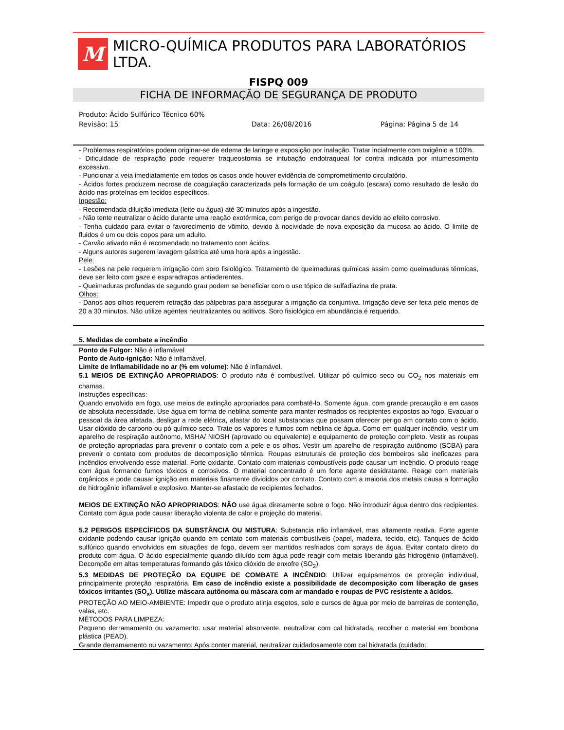M
MICRO-QUÍMICA PRODUTOS PARA LABORATÓRIOS LTDA.
FISPQ 009
FICHA DE INFORMAÇÃO DE SEGURANÇA DE PRODUTO
Produto: Ácido Sulfúrico Técnico 60%
Revisão: 15 Data: 26/08/2016 Página: Página 5 de 14
- Problemas respiratórios podem originar-se de edema de laringe e exposição por inalação. Tratar incialmente com oxigênio a 100%.
- Dificuldade de respiração pode requerer traqueostomia se intubação endotraqueal for contra indicada por intumescimento excessivo.
- Puncionar a veia imediatamente em todos os casos onde houver evidência de comprometimento circulatório.
- Ácidos fortes produzem necrose de coagulação caracterizada pela formação de um coágulo (escara) como resultado de lesão do ácido nas proteínas em tecidos específicos.
Ingestão:
- Recomendada diluição imediata (leite ou água) até 30 minutos após a ingestão.
- Não tente neutralizar o ácido durante uma reação exotérmica, com perigo de provocar danos devido ao efeito corrosivo.
- Tenha cuidado para evitar o favorecimento de vômito, devido à nocividade de nova exposição da mucosa ao ácido. O limite de fluidos é um ou dois copos para um adulto.
- Carvão ativado não é recomendado no tratamento com ácidos.
- Alguns autores sugerem lavagem gástrica até uma hora após a ingestão.
Pele:
- Lesões na pele requerem irrigação com soro fisiológico. Tratamento de queimaduras químicas assim como queimaduras térmicas, deve ser feito com gaze e esparadrapos antiaderentes.
- Queimaduras profundas de segundo grau podem se beneficiar com o uso tópico de sulfadiazina de prata.
Olhos:
- Danos aos olhos requerem retração das pálpebras para assegurar a irrigação da conjuntiva. Irrigação deve ser feita pelo menos de 20 a 30 minutos. Não utilize agentes neutralizantes ou aditivos. Soro fisiológico em abundância é requerido.
5. Medidas de combate a incêndio
Ponto de Fulgor: Não é inflamável
Ponto de Auto-ignição: Não é inflamável.
Limite de Inflamabilidade no ar (% em volume): Não é inflamável.
5.1 MEIOS DE EXTINÇÂO APROPRIADOS: O produto não é combustível. Utilizar pó químico seco ou CO<sub>2</sub> nos materiais em chamas.
Instruções específicas:
Quando envolvido em fogo, use meios de extinção apropriados para combatê-lo. Somente água, com grande precaução e em casos de absoluta necessidade. Use água em forma de neblina somente para manter resfriados os recipientes expostos ao fogo. Evacuar o pessoal da área afetada, desligar a rede elétrica, afastar do local substancias que possam oferecer perigo em contato com o ácido. Usar dióxido de carbono ou pó químico seco. Trate os vapores e fumos com neblina de água. Como em qualquer incêndio, vestir um aparelho de respiração autônomo, MSHA/ NIOSH (aprovado ou equivalente) e equipamento de proteção completo. Vestir as roupas de proteção apropriadas para prevenir o contato com a pele e os olhos. Vestir um aparelho de respiração autônomo (SCBA) para prevenir o contato com produtos de decomposição térmica. Roupas estruturais de proteção dos bombeiros são ineficazes para incêndios envolvendo esse material. Forte oxidante. Contato com materiais combustíveis pode causar um incêndio. O produto reage com água formando fumos tóxicos e corrosivos. O material concentrado é um forte agente desidratante. Reage com materiais orgânicos e pode causar ignição em materiais finamente divididos por contato. Contato com a maioria dos metais causa a formação de hidrogênio inflamável e explosivo. Manter-se afastado de recipientes fechados.
MEIOS DE EXTINÇÃO NÃO APROPRIADOS: NÃO use água diretamente sobre o fogo. Não introduzir água dentro dos recipientes. Contato com água pode causar liberação violenta de calor e projeção do material.
5.2 PERIGOS ESPECÍFICOS DA SUBSTÂNCIA OU MISTURA: Substancia não inflamável, mas altamente reativa. Forte agente oxidante podendo causar ignição quando em contato com materiais combustíveis (papel, madeira, tecido, etc). Tanques de ácido sulfúrico quando envolvidos em situações de fogo, devem ser mantidos resfriados com sprays de água. Evitar contato direto do produto com água. O ácido especialmente quando diluído com água pode reagir com metais liberando gás hidrogênio (inflamável). Decompõe em altas temperaturas formando gás tóxico dióxido de enxofre (SO<sub>2</sub>).
5.3 MEDIDAS DE PROTEÇÃO DA EQUIPE DE COMBATE A INCÊNDIO: Utilizar equipamentos de proteção individual, principalmente proteção respiratória. Em caso de incêndio existe a possibilidade de decomposição com liberação de gases tóxicos irritantes (SO<sub>x</sub>). Utilize máscara autônoma ou máscara com ar mandado e roupas de PVC resistente a ácidos.
PROTEÇÃO AO MEIO-AMBIENTE: Impedir que o produto atinja esgotos, solo e cursos de água por meio de barreiras de contenção, valas, etc.
MÉTODOS PARA LIMPEZA:
Pequeno derramamento ou vazamento: usar material absorvente, neutralizar com cal hidratada, recolher o material em bombona plástica (PEAD).
Grande derramamento ou vazamento: Após conter material, neutralizar cuidadosamente com cal hidratada (cuidado: